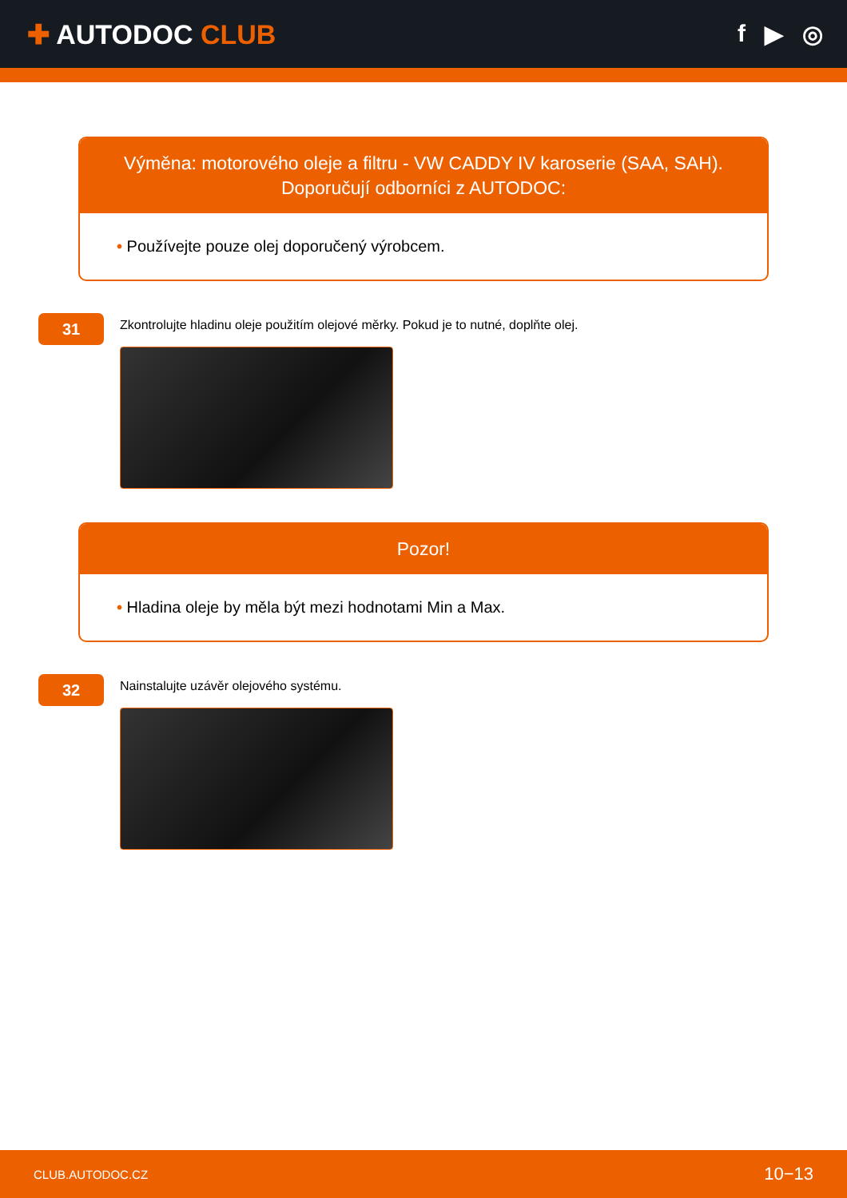✚ AUTODOC CLUB f ▶ ◎
Výměna: motorového oleje a filtru - VW CADDY IV karoserie (SAA, SAH). Doporučují odborníci z AUTODOC:
• Používejte pouze olej doporučený výrobcem.
31
Zkontrolujte hladinu oleje použitím olejové měrky. Pokud je to nutné, doplňte olej.
Pozor!
• Hladina oleje by měla být mezi hodnotami Min a Max.
32
Nainstalujte uzávěr olejového systému.
CLUB.AUTODOC.CZ 10−13